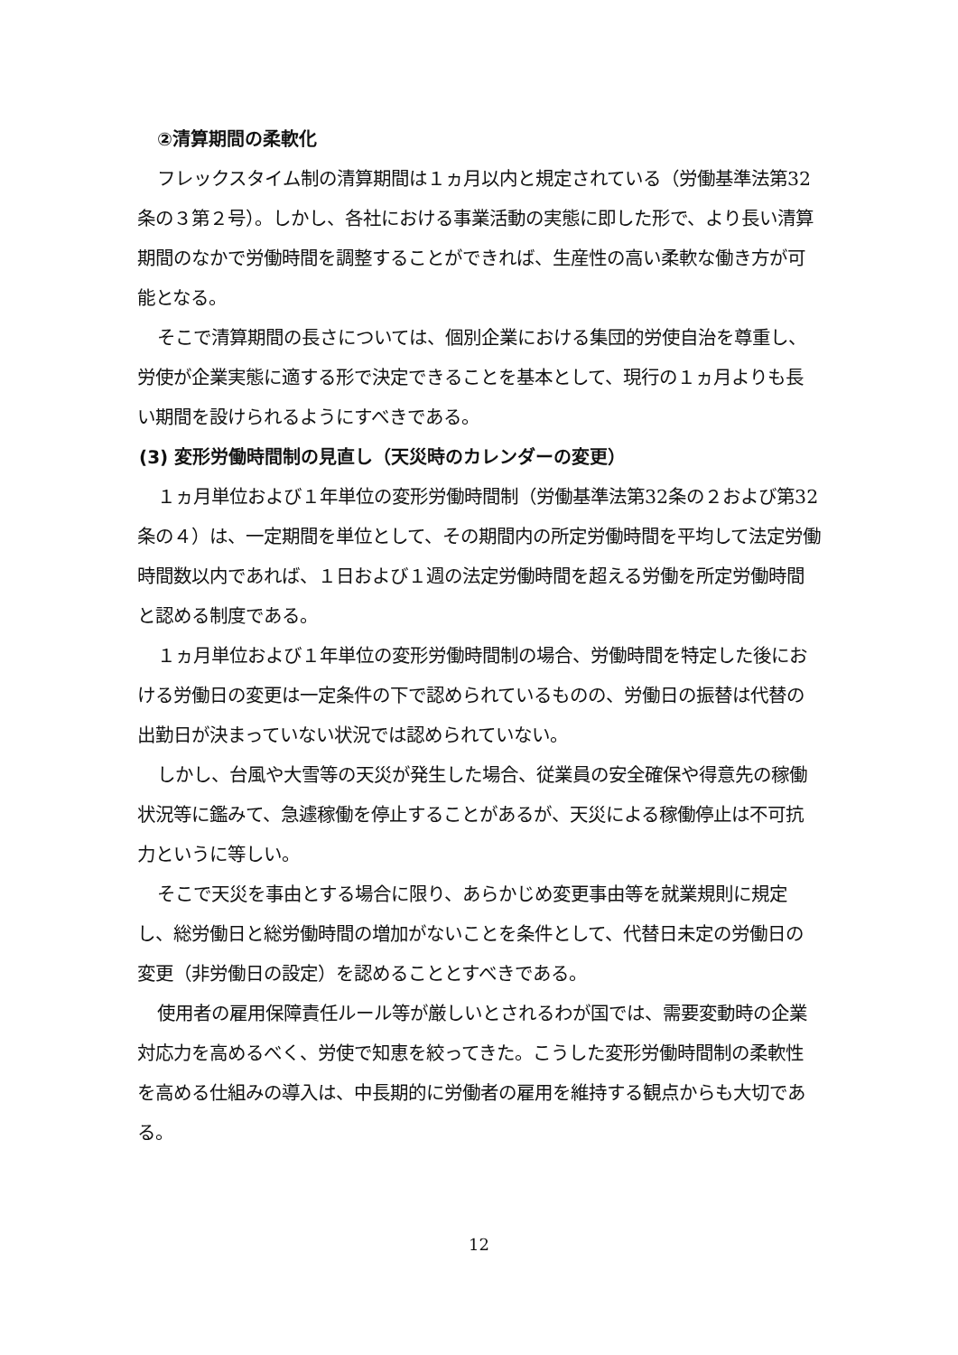②清算期間の柔軟化
フレックスタイム制の清算期間は１ヵ月以内と規定されている（労働基準法第32条の３第２号）。しかし、各社における事業活動の実態に即した形で、より長い清算期間のなかで労働時間を調整することができれば、生産性の高い柔軟な働き方が可能となる。
そこで清算期間の長さについては、個別企業における集団的労使自治を尊重し、労使が企業実態に適する形で決定できることを基本として、現行の１ヵ月よりも長い期間を設けられるようにすべきである。
(3) 変形労働時間制の見直し（天災時のカレンダーの変更）
１ヵ月単位および１年単位の変形労働時間制（労働基準法第32条の２および第32条の４）は、一定期間を単位として、その期間内の所定労働時間を平均して法定労働時間数以内であれば、１日および１週の法定労働時間を超える労働を所定労働時間と認める制度である。
１ヵ月単位および１年単位の変形労働時間制の場合、労働時間を特定した後における労働日の変更は一定条件の下で認められているものの、労働日の振替は代替の出勤日が決まっていない状況では認められていない。
しかし、台風や大雪等の天災が発生した場合、従業員の安全確保や得意先の稼働状況等に鑑みて、急遽稼働を停止することがあるが、天災による稼働停止は不可抗力というに等しい。
そこで天災を事由とする場合に限り、あらかじめ変更事由等を就業規則に規定し、総労働日と総労働時間の増加がないことを条件として、代替日未定の労働日の変更（非労働日の設定）を認めることとすべきである。
使用者の雇用保障責任ルール等が厳しいとされるわが国では、需要変動時の企業対応力を高めるべく、労使で知恵を絞ってきた。こうした変形労働時間制の柔軟性を高める仕組みの導入は、中長期的に労働者の雇用を維持する観点からも大切である。
12